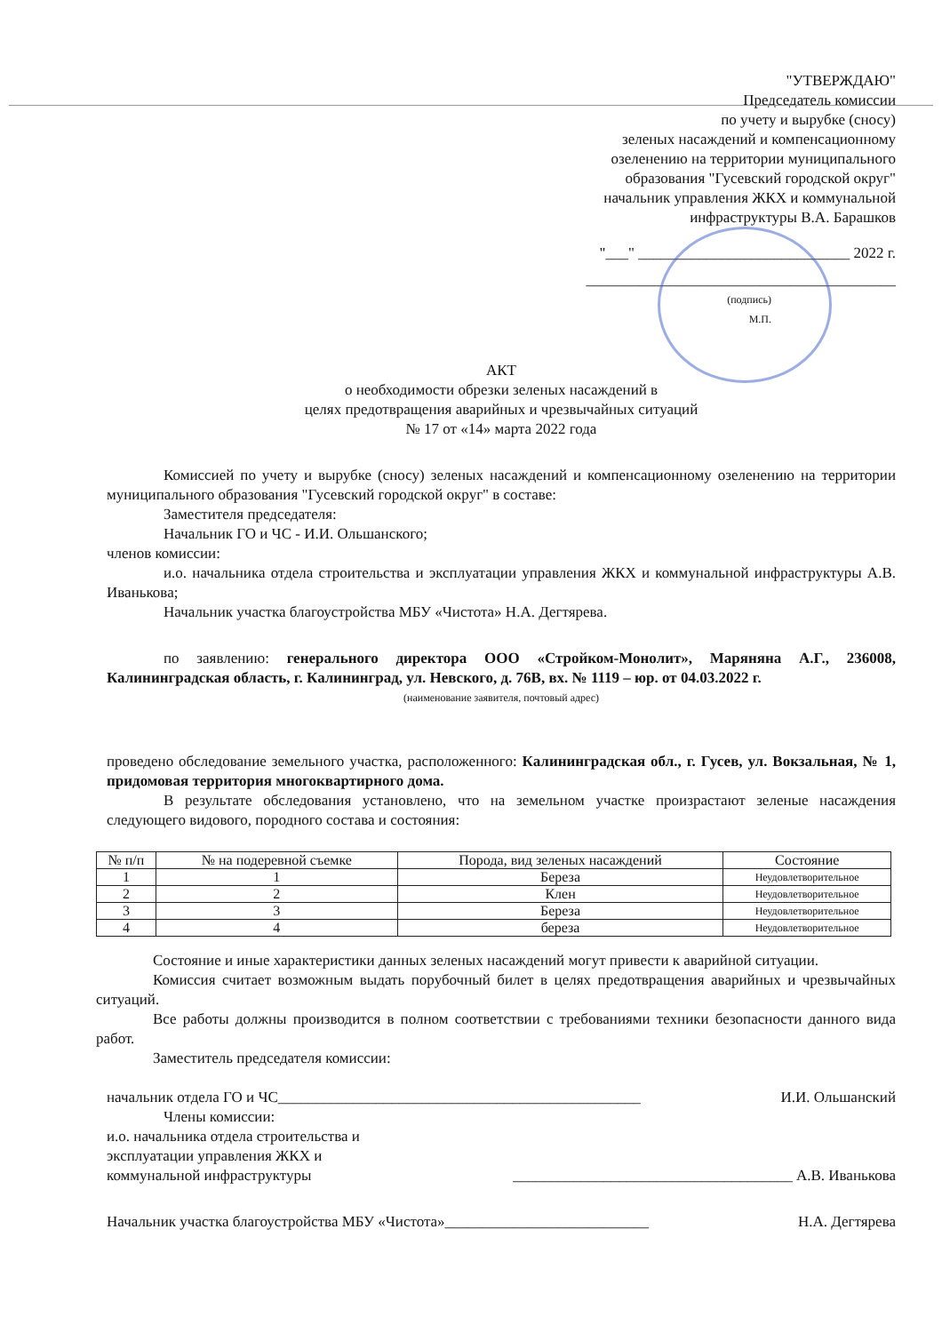"УТВЕРЖДАЮ"
Председатель комиссии
по учету и вырубке (сносу)
зеленых насаждений и компенсационному
озеленению на территории муниципального
образования "Гусевский городской округ"
начальник управления ЖКХ и коммунальной
инфраструктуры В.А. Барашков
"___" ____________________________ 2022 г.
_________________________________________
(подпись)
М.П.
АКТ
о необходимости обрезки зеленых насаждений в
целях предотвращения аварийных и чрезвычайных ситуаций
№ 17 от «14» марта 2022 года
Комиссией по учету и вырубке (сносу) зеленых насаждений и компенсационному озеленению на территории муниципального образования "Гусевский городской округ" в составе:
Заместителя председателя:
Начальник ГО и ЧС - И.И. Ольшанского;
членов комиссии:
и.о. начальника отдела строительства и эксплуатации управления ЖКХ и коммунальной инфраструктуры А.В. Иванькова;
Начальник участка благоустройства МБУ «Чистота» Н.А. Дегтярева.
по заявлению: генерального директора ООО «Стройком-Монолит», Маряняна А.Г., 236008, Калининградская область, г. Калининград, ул. Невского, д. 76В, вх. № 1119 – юр. от 04.03.2022 г.
(наименование заявителя, почтовый адрес)
проведено обследование земельного участка, расположенного: Калининградская обл., г. Гусев, ул. Вокзальная, № 1, придомовая территория многоквартирного дома.
В результате обследования установлено, что на земельном участке произрастают зеленые насаждения следующего видового, породного состава и состояния:
| № п/п | № на подеревной съемке | Порода, вид зеленых насаждений | Состояние |
| --- | --- | --- | --- |
| 1 | 1 | Береза | Неудовлетворительное |
| 2 | 2 | Клен | Неудовлетворительное |
| 3 | 3 | Береза | Неудовлетворительное |
| 4 | 4 | береза | Неудовлетворительное |
Состояние и иные характеристики данных зеленых насаждений могут привести к аварийной ситуации.
Комиссия считает возможным выдать порубочный билет в целях предотвращения аварийных и чрезвычайных ситуаций.
Все работы должны производится в полном соответствии с требованиями техники безопасности данного вида работ.
Заместитель председателя комиссии:
начальник отдела ГО и ЧС________________________________________________ И.И. Ольшанский
Члены комиссии:
и.о. начальника отдела строительства и
эксплуатации управления ЖКХ и
коммунальной инфраструктуры _____________________________________ А.В. Иванькова
Начальник участка благоустройства МБУ «Чистота»___________________________ Н.А. Дегтярева